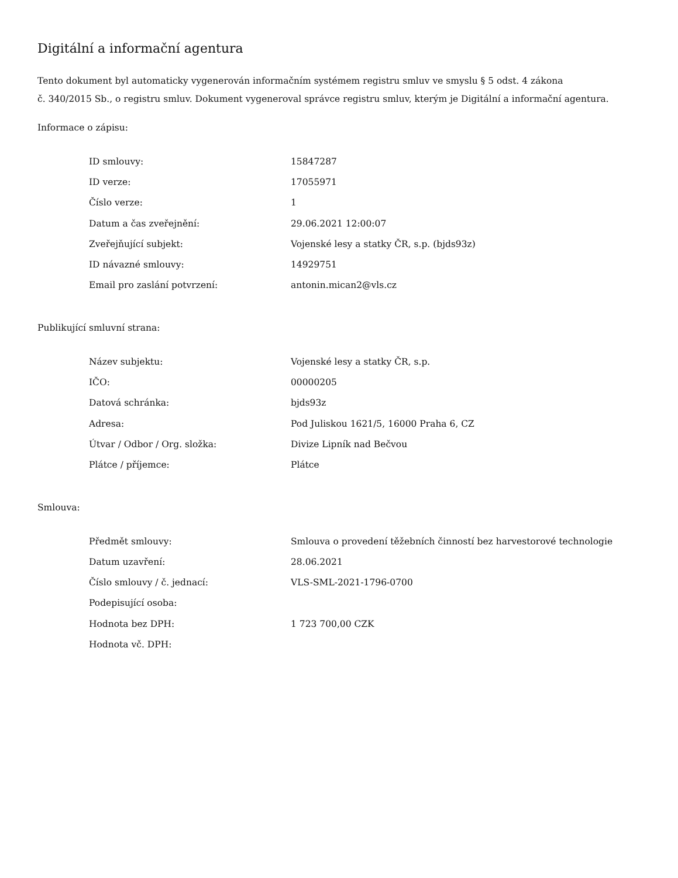Digitální a informační agentura
Tento dokument byl automaticky vygenerován informačním systémem registru smluv ve smyslu § 5 odst. 4 zákona
č. 340/2015 Sb., o registru smluv. Dokument vygeneroval správce registru smluv, kterým je Digitální a informační agentura.
Informace o zápisu:
| ID smlouvy: | 15847287 |
| ID verze: | 17055971 |
| Číslo verze: | 1 |
| Datum a čas zveřejnění: | 29.06.2021 12:00:07 |
| Zveřejňující subjekt: | Vojenské lesy a statky ČR, s.p. (bjds93z) |
| ID návazné smlouvy: | 14929751 |
| Email pro zaslání potvrzení: | antonin.mican2@vls.cz |
Publikující smluvní strana:
| Název subjektu: | Vojenské lesy a statky ČR, s.p. |
| IČO: | 00000205 |
| Datová schránka: | bjds93z |
| Adresa: | Pod Juliskou 1621/5, 16000 Praha 6, CZ |
| Útvar / Odbor / Org. složka: | Divize Lipník nad Bečvou |
| Plátce / příjemce: | Plátce |
Smlouva:
| Předmět smlouvy: | Smlouva o provedení těžebních činností bez harvestorové technologie |
| Datum uzavření: | 28.06.2021 |
| Číslo smlouvy / č. jednací: | VLS-SML-2021-1796-0700 |
| Podepisující osoba: | |
| Hodnota bez DPH: | 1 723 700,00 CZK |
| Hodnota vč. DPH: | |